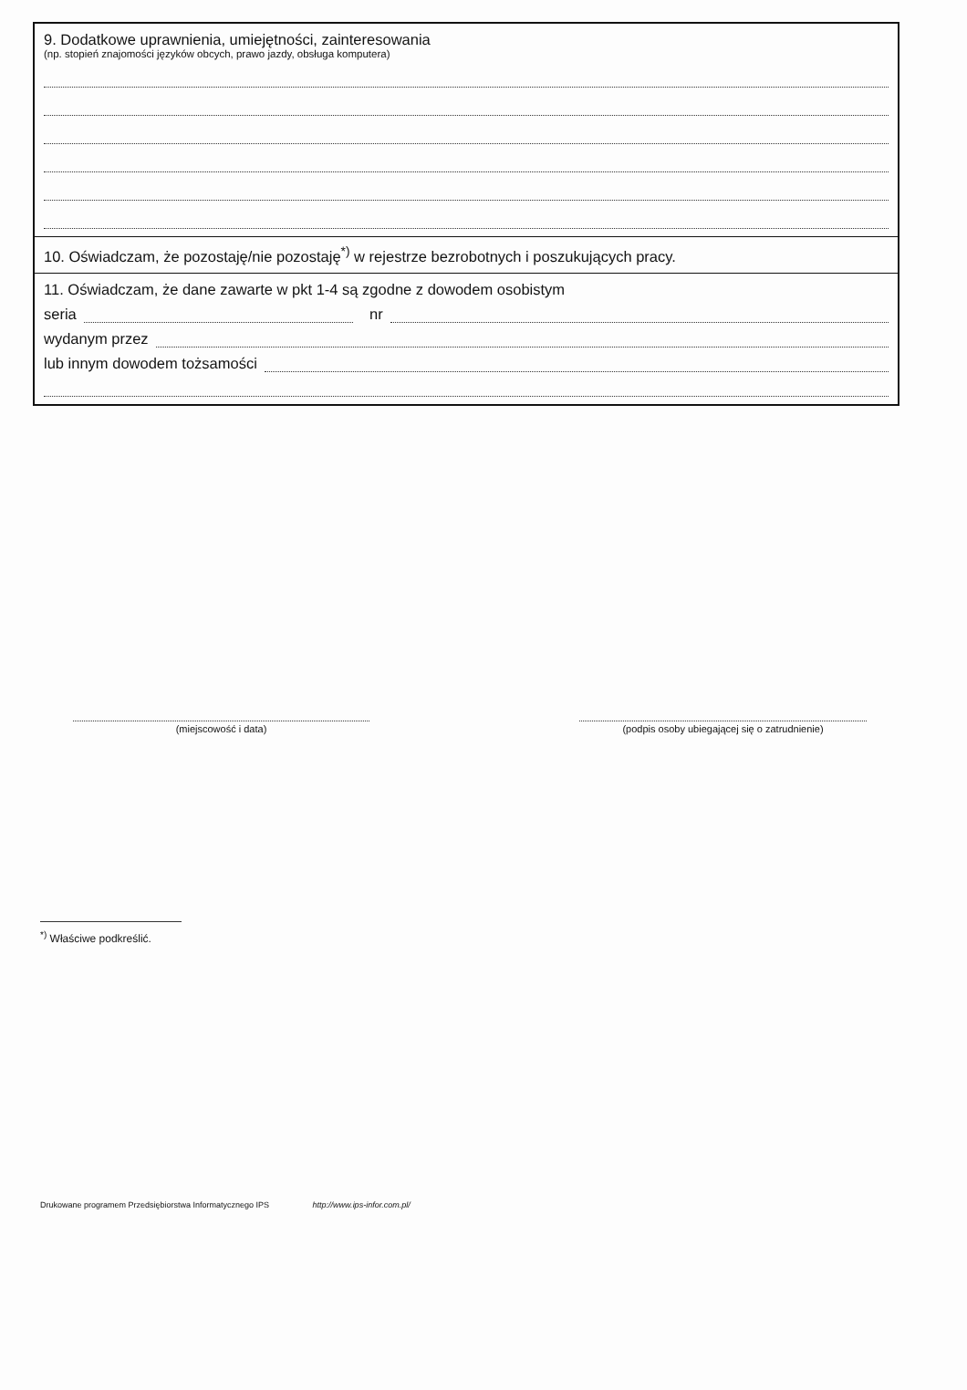9. Dodatkowe uprawnienia, umiejętności, zainteresowania
(np. stopień znajomości języków obcych, prawo jazdy, obsługa komputera)
10. Oświadczam, że pozostaję/nie pozostaję<sup>*)</sup> w rejestrze bezrobotnych i poszukujących pracy.
11. Oświadczam, że dane zawarte w pkt 1-4 są zgodne z dowodem osobistym
seria nr
wydanym przez
lub innym dowodem tożsamości
(miejscowość i data) (podpis osoby ubiegającej się o zatrudnienie)
<sup>*)</sup> Właściwe podkreślić.
Drukowane programem Przedsiębiorstwa Informatycznego IPS http://www.ips-infor.com.pl/